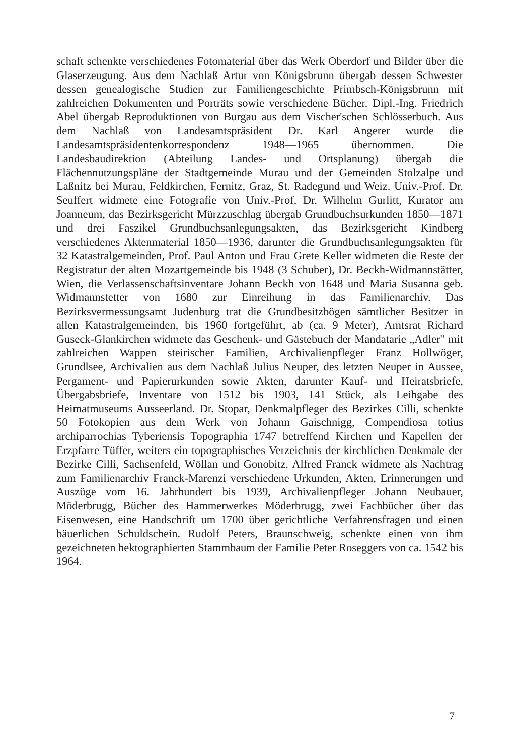schaft schenkte verschiedenes Fotomaterial über das Werk Oberdorf und Bilder über die Glaserzeugung. Aus dem Nachlaß Artur von Königsbrunn übergab dessen Schwester dessen genealogische Studien zur Familiengeschichte Primbsch-Königsbrunn mit zahlreichen Dokumenten und Porträts sowie verschiedene Bücher. Dipl.-Ing. Friedrich Abel übergab Reproduktionen von Burgau aus dem Vischer'schen Schlösserbuch. Aus dem Nachlaß von Landesamtspräsident Dr. Karl Angerer wurde die Landesamtspräsidentenkorrespondenz 1948—1965 übernommen. Die Landesbaudirektion (Abteilung Landes- und Ortsplanung) übergab die Flächennutzungspläne der Stadtgemeinde Murau und der Gemeinden Stolzalpe und Laßnitz bei Murau, Feldkirchen, Fernitz, Graz, St. Radegund und Weiz. Univ.-Prof. Dr. Seuffert widmete eine Fotografie von Univ.-Prof. Dr. Wilhelm Gurlitt, Kurator am Joanneum, das Bezirksgericht Mürzzuschlag übergab Grundbuchsurkunden 1850—1871 und drei Faszikel Grundbuchsanlegungsakten, das Bezirksgericht Kindberg verschiedenes Aktenmaterial 1850—1936, darunter die Grundbuchsanlegungsakten für 32 Katastralgemeinden, Prof. Paul Anton und Frau Grete Keller widmeten die Reste der Registratur der alten Mozartgemeinde bis 1948 (3 Schuber), Dr. Beckh-Widmannstätter, Wien, die Verlassenschaftsinventare Johann Beckh von 1648 und Maria Susanna geb. Widmannstetter von 1680 zur Einreihung in das Familienarchiv. Das Bezirksvermessungsamt Judenburg trat die Grundbesitzbögen sämtlicher Besitzer in allen Katastralgemeinden, bis 1960 fortgeführt, ab (ca. 9 Meter), Amtsrat Richard Guseck-Glankirchen widmete das Geschenk- und Gästebuch der Mandatarie „Adler" mit zahlreichen Wappen steirischer Familien, Archivalienpfleger Franz Hollwöger, Grundlsee, Archivalien aus dem Nachlaß Julius Neuper, des letzten Neuper in Aussee, Pergament- und Papierurkunden sowie Akten, darunter Kauf- und Heiratsbriefe, Übergabsbriefe, Inventare von 1512 bis 1903, 141 Stück, als Leihgabe des Heimatmuseums Ausseerland. Dr. Stopar, Denkmalpfleger des Bezirkes Cilli, schenkte 50 Fotokopien aus dem Werk von Johann Gaischnigg, Compendiosa totius archiparrochias Tyberiensis Topographia 1747 betreffend Kirchen und Kapellen der Erzpfarre Tüffer, weiters ein topographisches Verzeichnis der kirchlichen Denkmale der Bezirke Cilli, Sachsenfeld, Wöllan und Gonobitz. Alfred Franck widmete als Nachtrag zum Familienarchiv Franck-Marenzi verschiedene Urkunden, Akten, Erinnerungen und Auszüge vom 16. Jahrhundert bis 1939, Archivalienpfleger Johann Neubauer, Möderbrugg, Bücher des Hammerwerkes Möderbrugg, zwei Fachbücher über das Eisenwesen, eine Handschrift um 1700 über gerichtliche Verfahrensfragen und einen bäuerlichen Schuldschein. Rudolf Peters, Braunschweig, schenkte einen von ihm gezeichneten hektographierten Stammbaum der Familie Peter Roseggers von ca. 1542 bis 1964.
7